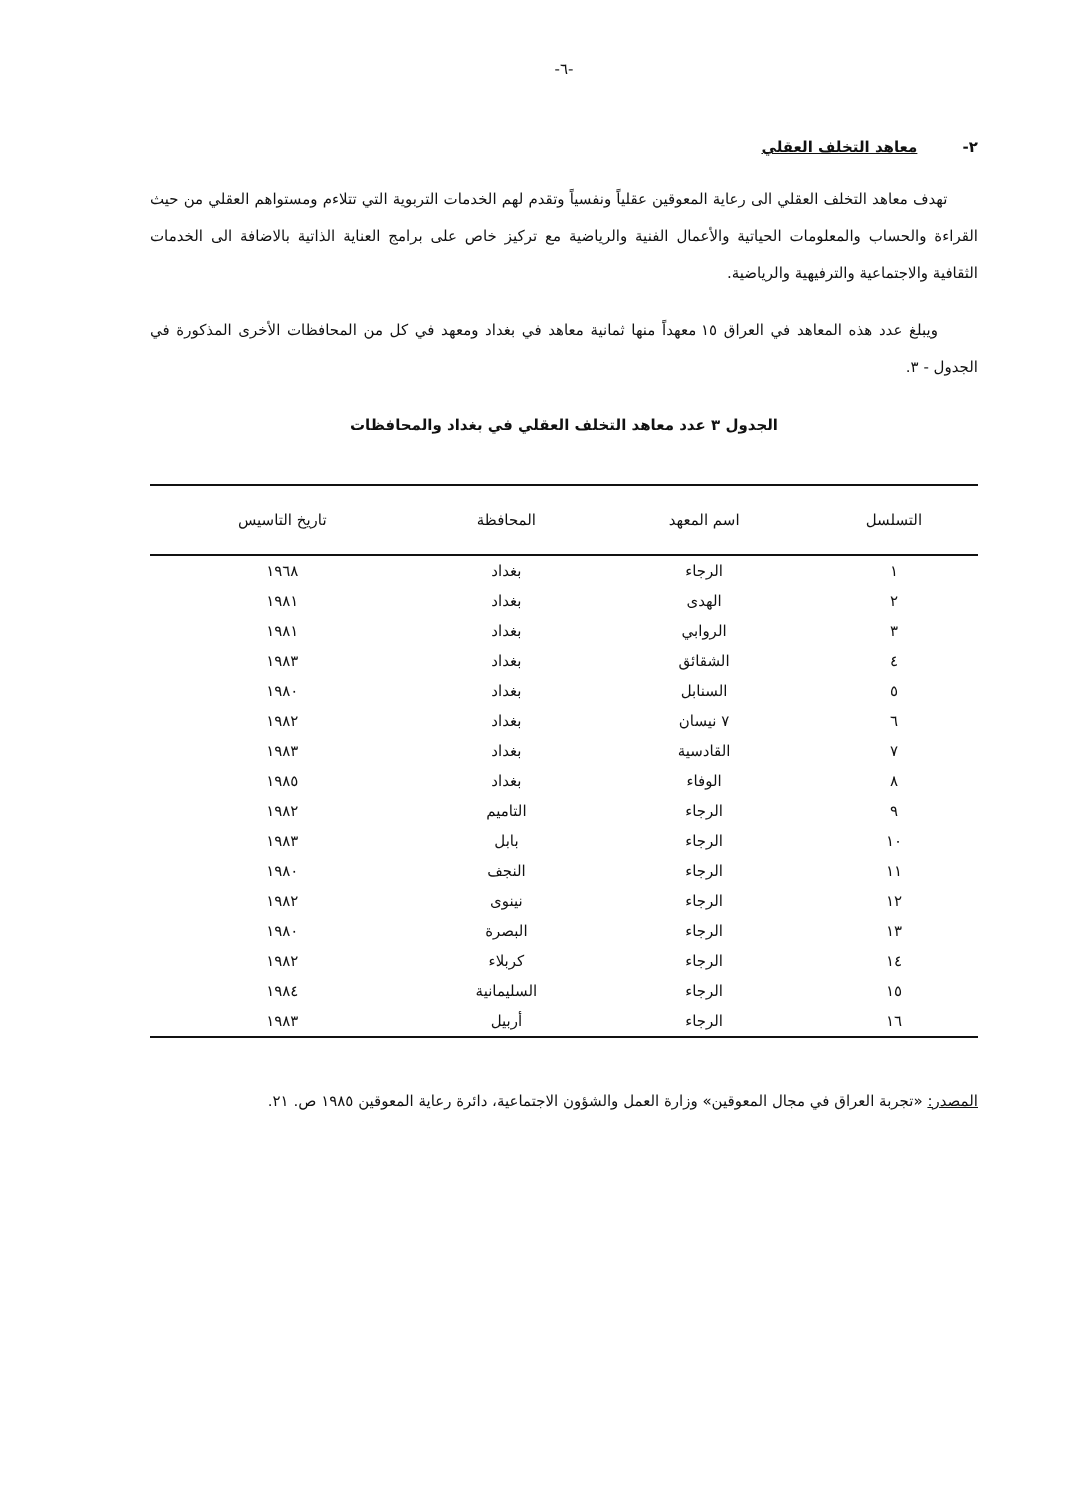-٦-
٢- معاهد التخلف العقلي
تهدف معاهد التخلف العقلي الى رعاية المعوقين عقلياً ونفسياً وتقدم لهم الخدمات التربوية التي تتلاءم ومستواهم العقلي من حيث القراءة والحساب والمعلومات الحياتية والأعمال الفنية والرياضية مع تركيز خاص على برامج العناية الذاتية بالاضافة الى الخدمات الثقافية والاجتماعية والترفيهية والرياضية.
ويبلغ عدد هذه المعاهد في العراق ١٥ معهداً منها ثمانية معاهد في بغداد ومعهد في كل من المحافظات الأخرى المذكورة في الجدول - ٣.
الجدول ٣ عدد معاهد التخلف العقلي في بغداد والمحافظات
| التسلسل | اسم المعهد | المحافظة | تاريخ التاسيس |
| --- | --- | --- | --- |
| ١ | الرجاء | بغداد | ١٩٦٨ |
| ٢ | الهدى | بغداد | ١٩٨١ |
| ٣ | الروابي | بغداد | ١٩٨١ |
| ٤ | الشقائق | بغداد | ١٩٨٣ |
| ٥ | السنابل | بغداد | ١٩٨٠ |
| ٦ | ٧ نيسان | بغداد | ١٩٨٢ |
| ٧ | القادسية | بغداد | ١٩٨٣ |
| ٨ | الوفاء | بغداد | ١٩٨٥ |
| ٩ | الرجاء | التاميم | ١٩٨٢ |
| ١٠ | الرجاء | بابل | ١٩٨٣ |
| ١١ | الرجاء | النجف | ١٩٨٠ |
| ١٢ | الرجاء | نينوى | ١٩٨٢ |
| ١٣ | الرجاء | البصرة | ١٩٨٠ |
| ١٤ | الرجاء | كربلاء | ١٩٨٢ |
| ١٥ | الرجاء | السليمانية | ١٩٨٤ |
| ١٦ | الرجاء | أربيل | ١٩٨٣ |
المصدر: «تجربة العراق في مجال المعوقين» وزارة العمل والشؤون الاجتماعية، دائرة رعاية المعوقين ١٩٨٥ ص. ٢١.